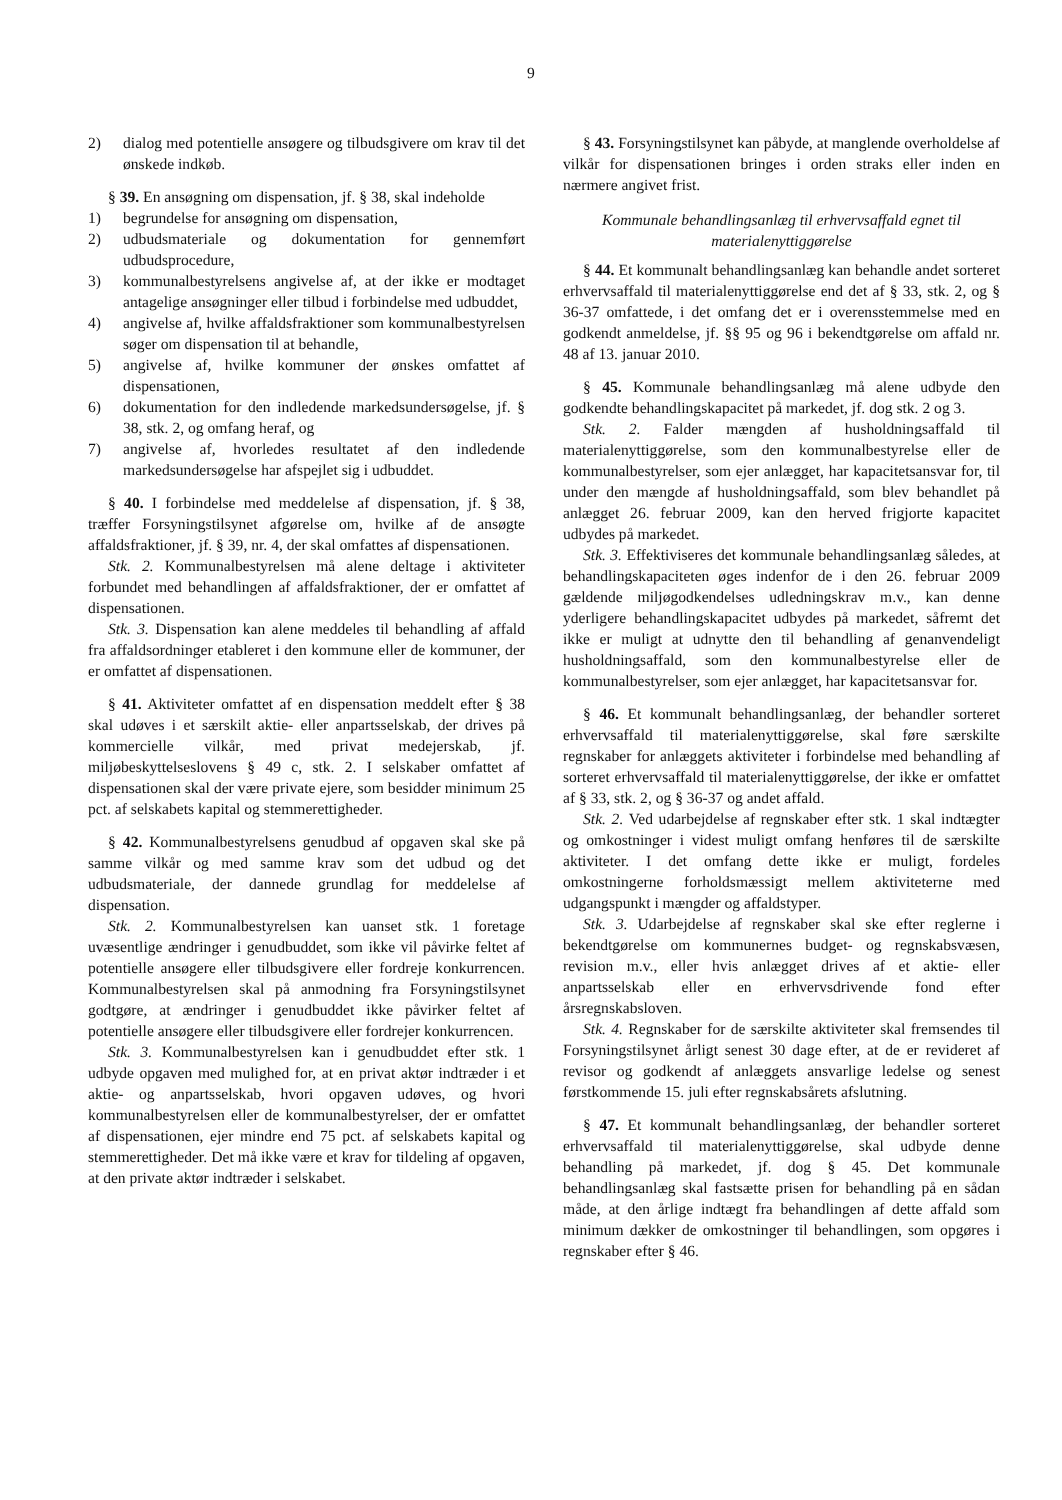9
2) dialog med potentielle ansøgere og tilbudsgivere om krav til det ønskede indkøb.
§ 39. En ansøgning om dispensation, jf. § 38, skal indeholde
1) begrundelse for ansøgning om dispensation,
2) udbudsmateriale og dokumentation for gennemført udbudsprocedure,
3) kommunalbestyrelsens angivelse af, at der ikke er modtaget antagelige ansøgninger eller tilbud i forbindelse med udbuddet,
4) angivelse af, hvilke affaldsfraktioner som kommunalbestyrelsen søger om dispensation til at behandle,
5) angivelse af, hvilke kommuner der ønskes omfattet af dispensationen,
6) dokumentation for den indledende markedsundersøgelse, jf. § 38, stk. 2, og omfang heraf, og
7) angivelse af, hvorledes resultatet af den indledende markedsundersøgelse har afspejlet sig i udbuddet.
§ 40. I forbindelse med meddelelse af dispensation, jf. § 38, træffer Forsyningstilsynet afgørelse om, hvilke af de ansøgte affaldsfraktioner, jf. § 39, nr. 4, der skal omfattes af dispensationen.
Stk. 2. Kommunalbestyrelsen må alene deltage i aktiviteter forbundet med behandlingen af affaldsfraktioner, der er omfattet af dispensationen.
Stk. 3. Dispensation kan alene meddeles til behandling af affald fra affaldsordninger etableret i den kommune eller de kommuner, der er omfattet af dispensationen.
§ 41. Aktiviteter omfattet af en dispensation meddelt efter § 38 skal udøves i et særskilt aktie- eller anpartsselskab, der drives på kommercielle vilkår, med privat medejerskab, jf. miljøbeskyttelseslovens § 49 c, stk. 2. I selskaber omfattet af dispensationen skal der være private ejere, som besidder minimum 25 pct. af selskabets kapital og stemmerettigheder.
§ 42. Kommunalbestyrelsens genudbud af opgaven skal ske på samme vilkår og med samme krav som det udbud og det udbudsmateriale, der dannede grundlag for meddelelse af dispensation.
Stk. 2. Kommunalbestyrelsen kan uanset stk. 1 foretage uvæsentlige ændringer i genudbuddet, som ikke vil påvirke feltet af potentielle ansøgere eller tilbudsgivere eller fordreje konkurrencen. Kommunalbestyrelsen skal på anmodning fra Forsyningstilsynet godtgøre, at ændringer i genudbuddet ikke påvirker feltet af potentielle ansøgere eller tilbudsgivere eller fordrejer konkurrencen.
Stk. 3. Kommunalbestyrelsen kan i genudbuddet efter stk. 1 udbyde opgaven med mulighed for, at en privat aktør indtræder i et aktie- og anpartsselskab, hvori opgaven udøves, og hvori kommunalbestyrelsen eller de kommunalbestyrelser, der er omfattet af dispensationen, ejer mindre end 75 pct. af selskabets kapital og stemmerettigheder. Det må ikke være et krav for tildeling af opgaven, at den private aktør indtræder i selskabet.
§ 43. Forsyningstilsynet kan påbyde, at manglende overholdelse af vilkår for dispensationen bringes i orden straks eller inden en nærmere angivet frist.
Kommunale behandlingsanlæg til erhvervsaffald egnet til materialenyttiggørelse
§ 44. Et kommunalt behandlingsanlæg kan behandle andet sorteret erhvervsaffald til materialenyttiggørelse end det af § 33, stk. 2, og § 36-37 omfattede, i det omfang det er i overensstemmelse med en godkendt anmeldelse, jf. §§ 95 og 96 i bekendtgørelse om affald nr. 48 af 13. januar 2010.
§ 45. Kommunale behandlingsanlæg må alene udbyde den godkendte behandlingskapacitet på markedet, jf. dog stk. 2 og 3.
Stk. 2. Falder mængden af husholdningsaffald til materialenyttiggørelse, som den kommunalbestyrelse eller de kommunalbestyrelser, som ejer anlægget, har kapacitetsansvar for, til under den mængde af husholdningsaffald, som blev behandlet på anlægget 26. februar 2009, kan den herved frigjorte kapacitet udbydes på markedet.
Stk. 3. Effektiviseres det kommunale behandlingsanlæg således, at behandlingskapaciteten øges indenfor de i den 26. februar 2009 gældende miljøgodkendelses udledningskrav m.v., kan denne yderligere behandlingskapacitet udbydes på markedet, såfremt det ikke er muligt at udnytte den til behandling af genanvendeligt husholdningsaffald, som den kommunalbestyrelse eller de kommunalbestyrelser, som ejer anlægget, har kapacitetsansvar for.
§ 46. Et kommunalt behandlingsanlæg, der behandler sorteret erhvervsaffald til materialenyttiggørelse, skal føre særskilte regnskaber for anlæggets aktiviteter i forbindelse med behandling af sorteret erhvervsaffald til materialenyttiggørelse, der ikke er omfattet af § 33, stk. 2, og § 36-37 og andet affald.
Stk. 2. Ved udarbejdelse af regnskaber efter stk. 1 skal indtægter og omkostninger i videst muligt omfang henføres til de særskilte aktiviteter. I det omfang dette ikke er muligt, fordeles omkostningerne forholdsmæssigt mellem aktiviteterne med udgangspunkt i mængder og affaldstyper.
Stk. 3. Udarbejdelse af regnskaber skal ske efter reglerne i bekendtgørelse om kommunernes budget- og regnskabsvæsen, revision m.v., eller hvis anlægget drives af et aktie- eller anpartsselskab eller en erhvervsdrivende fond efter årsregnskabsloven.
Stk. 4. Regnskaber for de særskilte aktiviteter skal fremsendes til Forsyningstilsynet årligt senest 30 dage efter, at de er revideret af revisor og godkendt af anlæggets ansvarlige ledelse og senest førstkommende 15. juli efter regnskabsårets afslutning.
§ 47. Et kommunalt behandlingsanlæg, der behandler sorteret erhvervsaffald til materialenyttiggørelse, skal udbyde denne behandling på markedet, jf. dog § 45. Det kommunale behandlingsanlæg skal fastsætte prisen for behandling på en sådan måde, at den årlige indtægt fra behandlingen af dette affald som minimum dækker de omkostninger til behandlingen, som opgøres i regnskaber efter § 46.